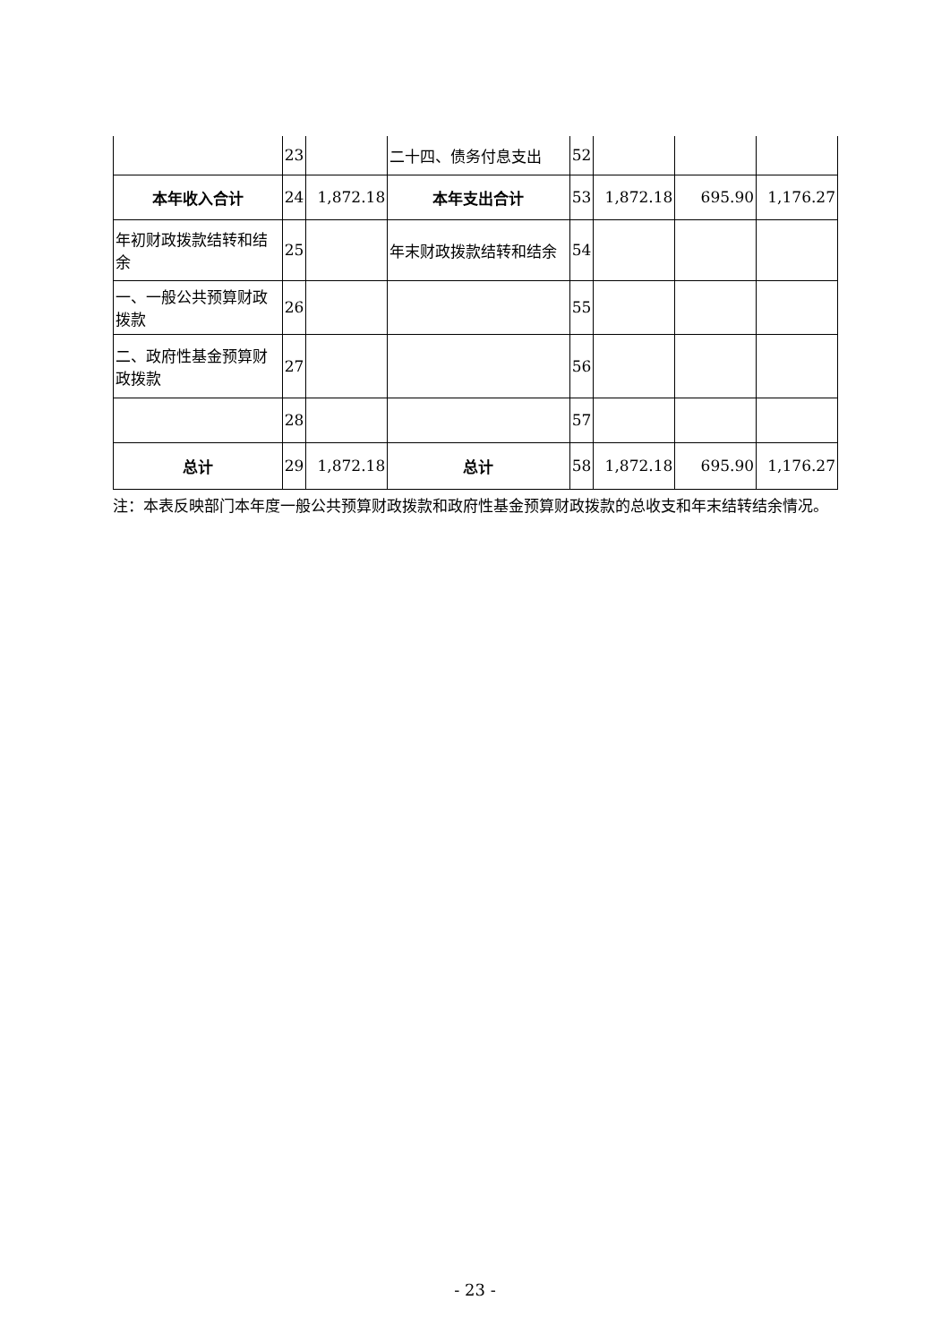| | 23 | | 二十四、债务付息支出 | 52 | | | |
| 本年收入合计 | 24 | 1,872.18 | 本年支出合计 | 53 | 1,872.18 | 695.90 | 1,176.27 |
| 年初财政拨款结转和结余 | 25 | | 年末财政拨款结转和结余 | 54 | | | |
| 一、一般公共预算财政拨款 | 26 | | | 55 | | | |
| 二、政府性基金预算财政拨款 | 27 | | | 56 | | | |
| | 28 | | | 57 | | | |
| 总计 | 29 | 1,872.18 | 总计 | 58 | 1,872.18 | 695.90 | 1,176.27 |
注：本表反映部门本年度一般公共预算财政拨款和政府性基金预算财政拨款的总收支和年末结转结余情况。
- 23 -